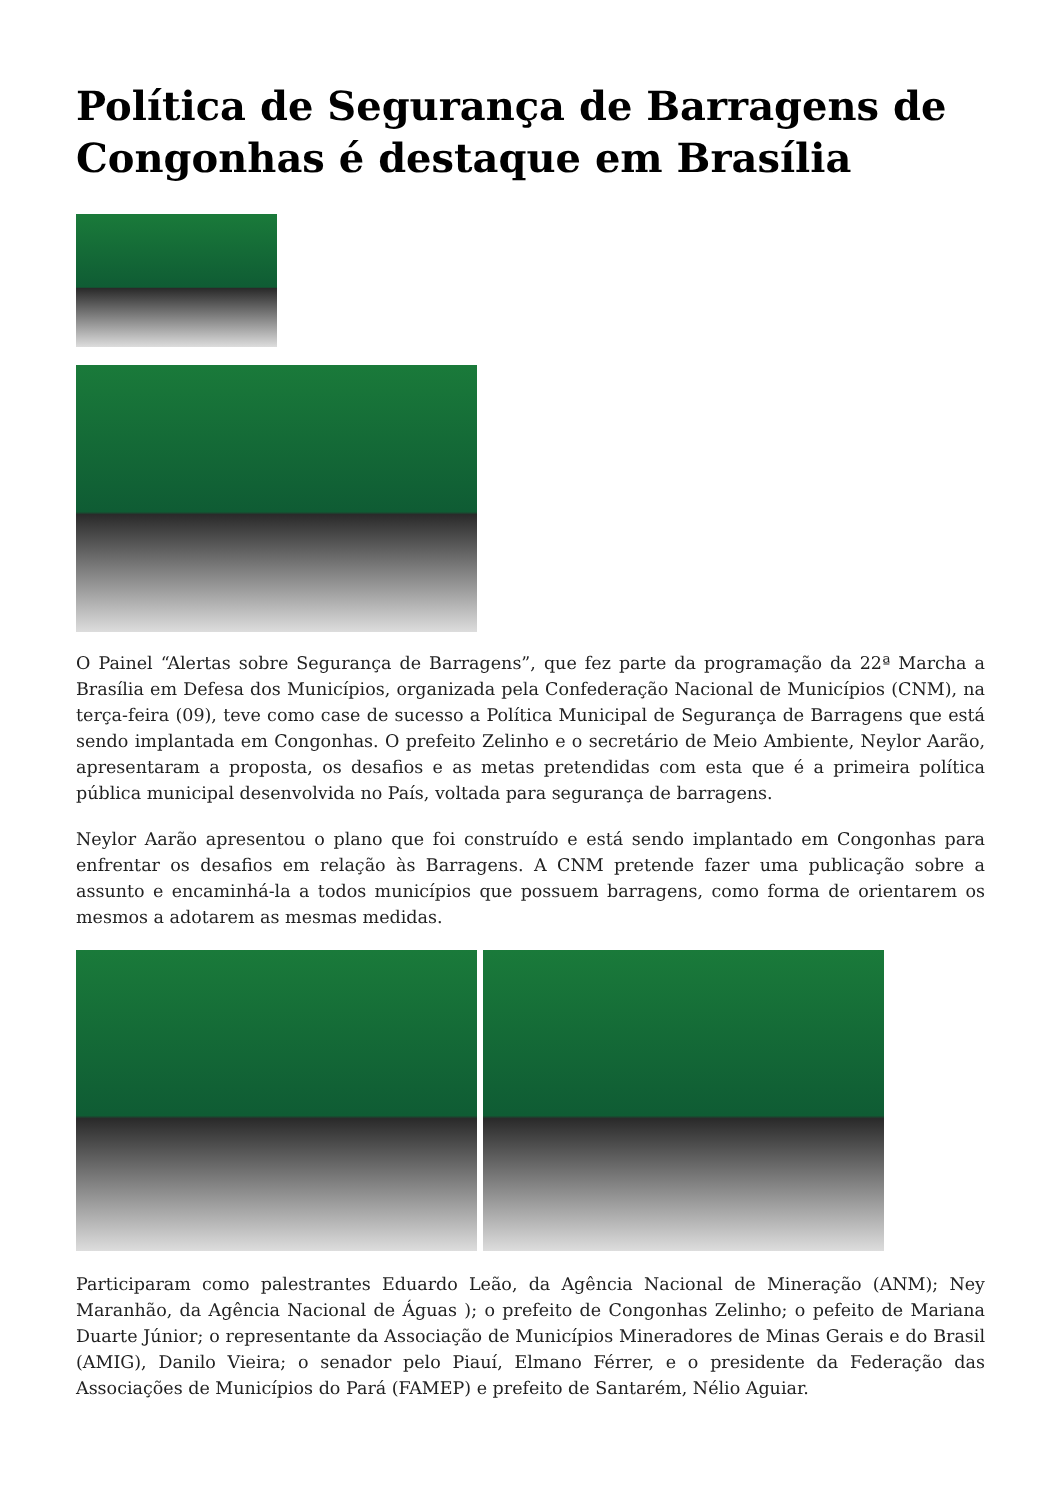Política de Segurança de Barragens de Congonhas é destaque em Brasília
O Painel “Alertas sobre Segurança de Barragens”, que fez parte da programação da 22ª Marcha a Brasília em Defesa dos Municípios, organizada pela Confederação Nacional de Municípios (CNM), na terça-feira (09), teve como case de sucesso a Política Municipal de Segurança de Barragens que está sendo implantada em Congonhas. O prefeito Zelinho e o secretário de Meio Ambiente, Neylor Aarão, apresentaram a proposta, os desafios e as metas pretendidas com esta que é a primeira política pública municipal desenvolvida no País, voltada para segurança de barragens.
Neylor Aarão apresentou o plano que foi construído e está sendo implantado em Congonhas para enfrentar os desafios em relação às Barragens. A CNM pretende fazer uma publicação sobre a assunto e encaminhá-la a todos municípios que possuem barragens, como forma de orientarem os mesmos a adotarem as mesmas medidas.
Participaram como palestrantes Eduardo Leão, da Agência Nacional de Mineração (ANM); Ney Maranhão, da Agência Nacional de Águas ); o prefeito de Congonhas Zelinho; o pefeito de Mariana Duarte Júnior; o representante da Associação de Municípios Mineradores de Minas Gerais e do Brasil (AMIG), Danilo Vieira; o senador pelo Piauí, Elmano Férrer, e o presidente da Federação das Associações de Municípios do Pará (FAMEP) e prefeito de Santarém, Nélio Aguiar.